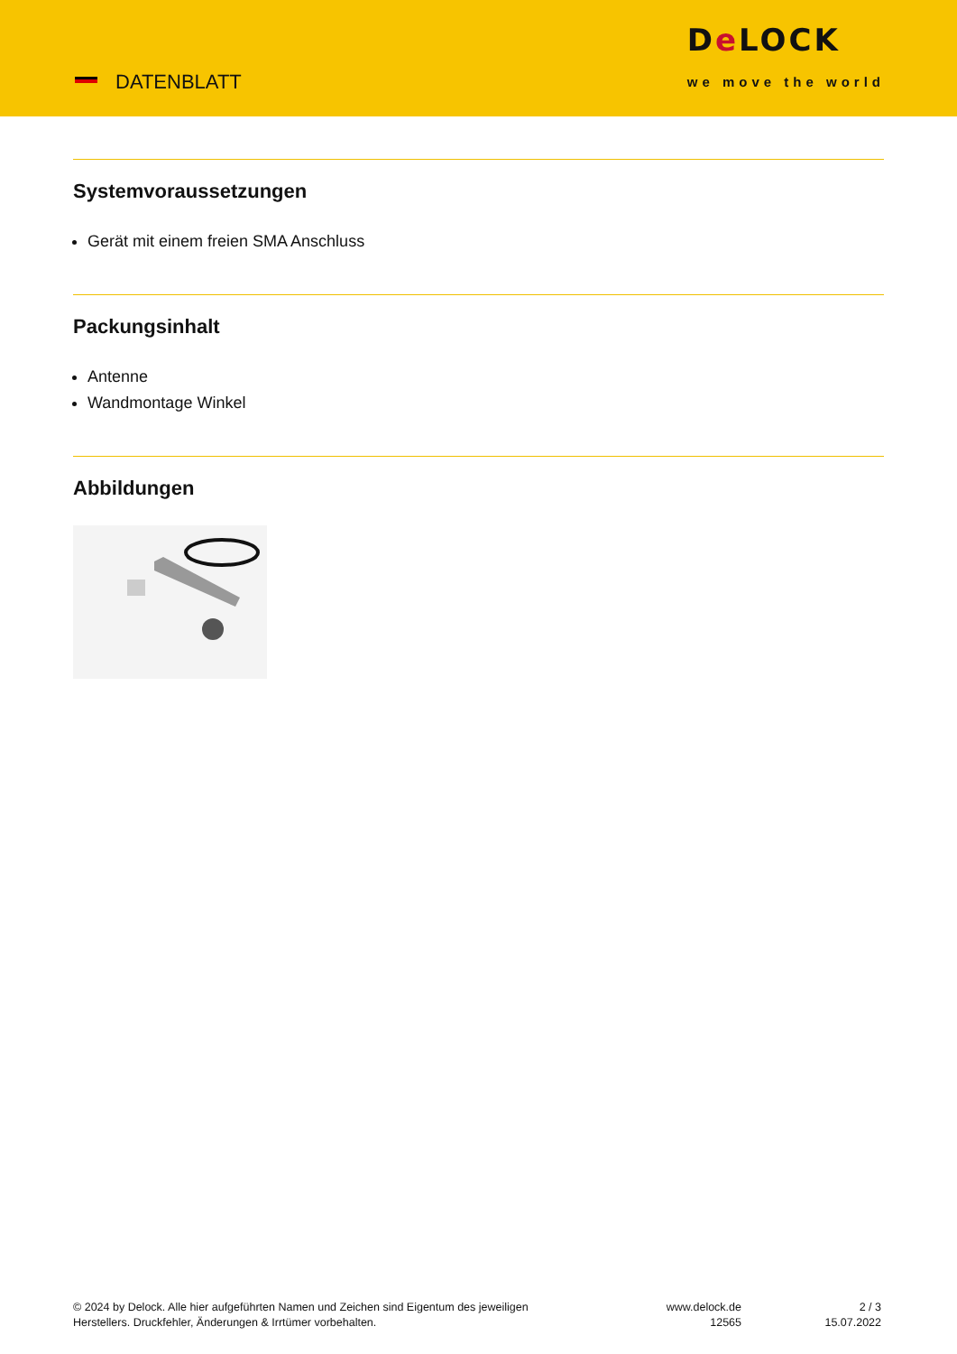DATENBLATT
De LOCK
we move the world
Systemvoraussetzungen
Gerät mit einem freien SMA Anschluss
Packungsinhalt
Antenne
Wandmontage Winkel
Abbildungen
© 2024 by Delock. Alle hier aufgeführten Namen und Zeichen sind Eigentum des jeweiligen
Herstellers. Druckfehler, Änderungen & Irrtümer vorbehalten.
www.delock.de
12565
2 / 3
15.07.2022